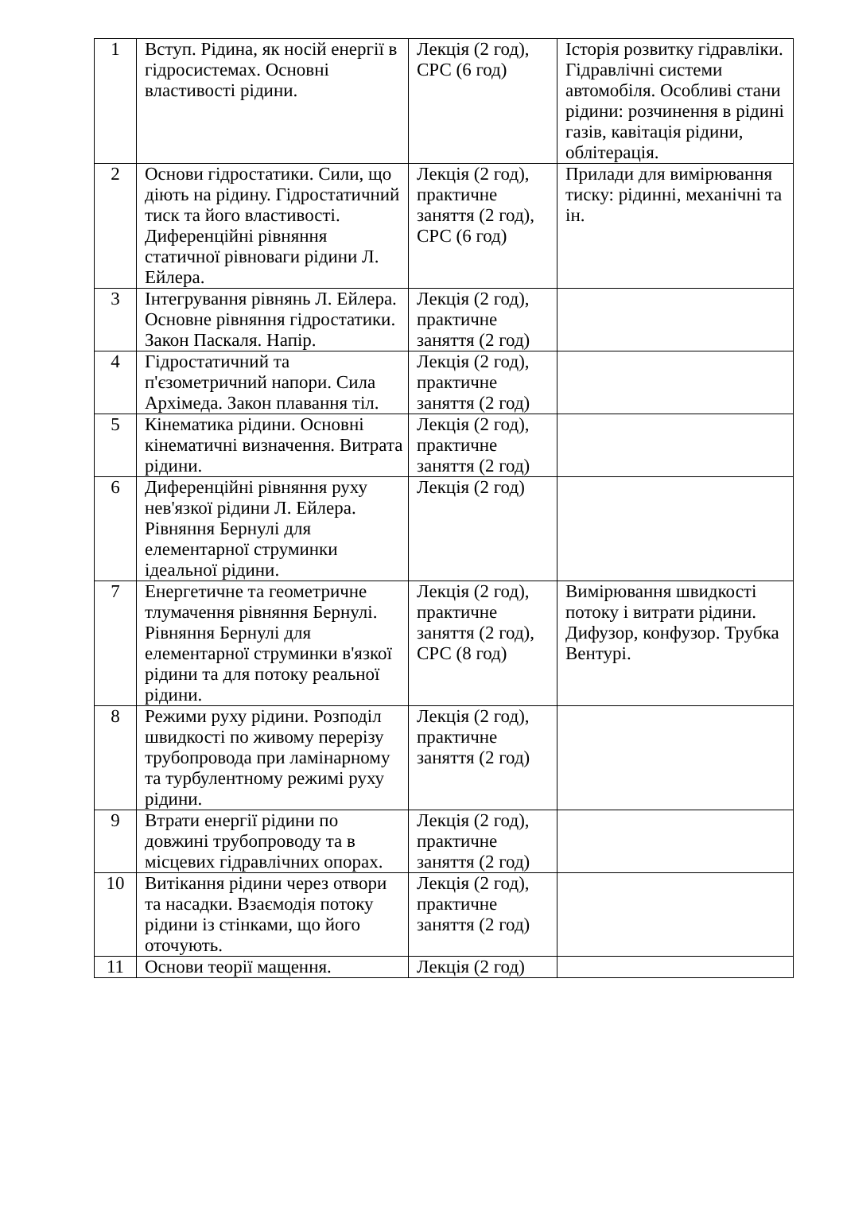| 1 | Вступ. Рідина, як носій енергії в гідросистемах. Основні властивості рідини. | Лекція (2 год), СРС (6 год) | Історія розвитку гідравліки. Гідравлічні системи автомобіля. Особливі стани рідини: розчинення в рідині газів, кавітація рідини, облітерація. |
| 2 | Основи гідростатики. Сили, що діють на рідину. Гідростатичний тиск та його властивості. Диференційні рівняння статичної рівноваги рідини Л. Ейлера. | Лекція (2 год), практичне заняття (2 год), СРС (6 год) | Прилади для вимірювання тиску: рідинні, механічні та ін. |
| 3 | Інтегрування рівнянь Л. Ейлера. Основне рівняння гідростатики. Закон Паскаля. Напір. | Лекція (2 год), практичне заняття (2 год) | |
| 4 | Гідростатичний та п'єзометричний напори. Сила Архімеда. Закон плавання тіл. | Лекція (2 год), практичне заняття (2 год) | |
| 5 | Кінематика рідини. Основні кінематичні визначення. Витрата рідини. | Лекція (2 год), практичне заняття (2 год) | |
| 6 | Диференційні рівняння руху нев'язкої рідини Л. Ейлера. Рівняння Бернулі для елементарної струминки ідеальної рідини. | Лекція (2 год) | |
| 7 | Енергетичне та геометричне тлумачення рівняння Бернулі. Рівняння Бернулі для елементарної струминки в'язкої рідини та для потоку реальної рідини. | Лекція (2 год), практичне заняття (2 год), СРС (8 год) | Вимірювання швидкості потоку і витрати рідини. Дифузор, конфузор. Трубка Вентурі. |
| 8 | Режими руху рідини. Розподіл швидкості по живому перерізу трубопровода при ламінарному та турбулентному режимі руху рідини. | Лекція (2 год), практичне заняття (2 год) | |
| 9 | Втрати енергії рідини по довжині трубопроводу та в місцевих гідравлічних опорах. | Лекція (2 год), практичне заняття (2 год) | |
| 10 | Витікання рідини через отвори та насадки. Взаємодія потоку рідини із стінками, що його оточують. | Лекція (2 год), практичне заняття (2 год) | |
| 11 | Основи теорії мащення. | Лекція (2 год) | |